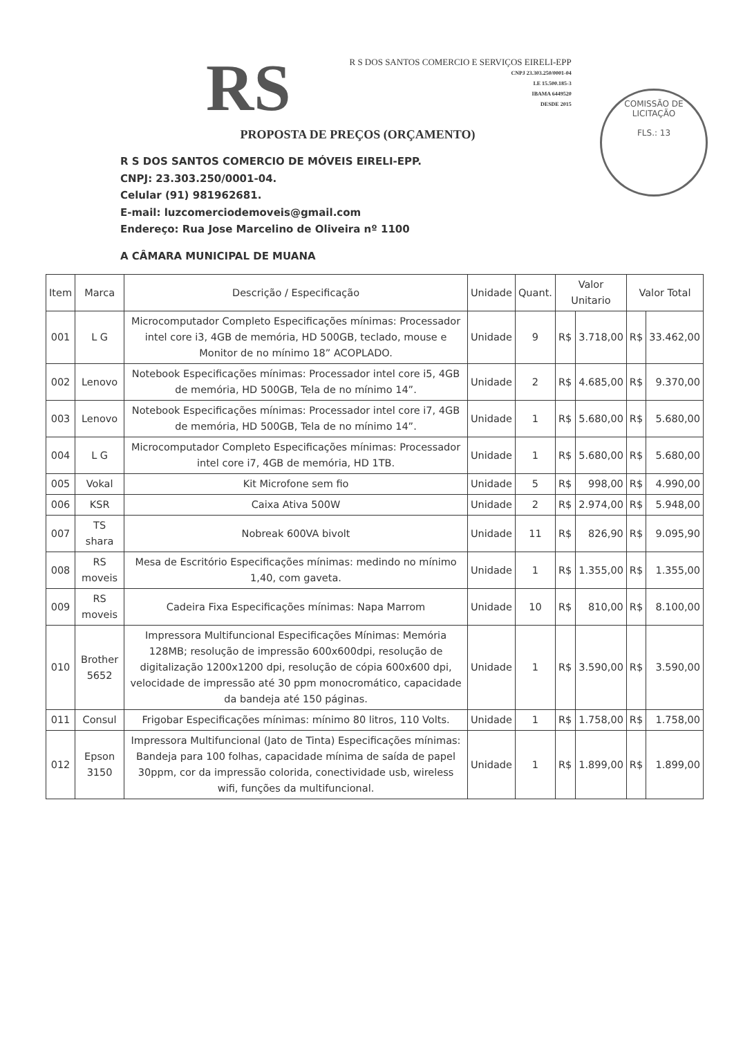RS
R S DOS SANTOS COMERCIO E SERVIÇOS EIRELI-EPP
CNPJ 23.303.250/0001-04
I.E 15.500.185-3
IBAMA 6449520
DESDE 2015
COMISSÃO DE LICITAÇÃO
FLS.: 13
PROPOSTA DE PREÇOS (ORÇAMENTO)
R S DOS SANTOS COMERCIO DE MÓVEIS EIRELI-EPP.
CNPJ: 23.303.250/0001-04.
Celular (91) 981962681.
E-mail: luzcomerciodemoveis@gmail.com
Endereço: Rua Jose Marcelino de Oliveira nº 1100
A CÂMARA MUNICIPAL DE MUANA
| Item | Marca | Descrição / Especificação | Unidade | Quant. | Valor Unitario | | Valor Total | |
| --- | --- | --- | --- | --- | --- | --- | --- | --- |
| 001 | L G | Microcomputador Completo Especificações mínimas: Processador intel core i3, 4GB de memória, HD 500GB, teclado, mouse e Monitor de no mínimo 18” ACOPLADO. | Unidade | 9 | R$ | 3.718,00 | R$ | 33.462,00 |
| 002 | Lenovo | Notebook Especificações mínimas: Processador intel core i5, 4GB de memória, HD 500GB, Tela de no mínimo 14”. | Unidade | 2 | R$ | 4.685,00 | R$ | 9.370,00 |
| 003 | Lenovo | Notebook Especificações mínimas: Processador intel core i7, 4GB de memória, HD 500GB, Tela de no mínimo 14”. | Unidade | 1 | R$ | 5.680,00 | R$ | 5.680,00 |
| 004 | L G | Microcomputador Completo Especificações mínimas: Processador intel core i7, 4GB de memória, HD 1TB. | Unidade | 1 | R$ | 5.680,00 | R$ | 5.680,00 |
| 005 | Vokal | Kit Microfone sem fio | Unidade | 5 | R$ | 998,00 | R$ | 4.990,00 |
| 006 | KSR | Caixa Ativa 500W | Unidade | 2 | R$ | 2.974,00 | R$ | 5.948,00 |
| 007 | TS shara | Nobreak 600VA bivolt | Unidade | 11 | R$ | 826,90 | R$ | 9.095,90 |
| 008 | RS moveis | Mesa de Escritório Especificações mínimas: medindo no mínimo 1,40, com gaveta. | Unidade | 1 | R$ | 1.355,00 | R$ | 1.355,00 |
| 009 | RS moveis | Cadeira Fixa Especificações mínimas: Napa Marrom | Unidade | 10 | R$ | 810,00 | R$ | 8.100,00 |
| 010 | Brother 5652 | Impressora Multifuncional Especificações Mínimas: Memória 128MB; resolução de impressão 600x600dpi, resolução de digitalização 1200x1200 dpi, resolução de cópia 600x600 dpi, velocidade de impressão até 30 ppm monocromático, capacidade da bandeja até 150 páginas. | Unidade | 1 | R$ | 3.590,00 | R$ | 3.590,00 |
| 011 | Consul | Frigobar Especificações mínimas: mínimo 80 litros, 110 Volts. | Unidade | 1 | R$ | 1.758,00 | R$ | 1.758,00 |
| 012 | Epson 3150 | Impressora Multifuncional (Jato de Tinta) Especificações mínimas: Bandeja para 100 folhas, capacidade mínima de saída de papel 30ppm, cor da impressão colorida, conectividade usb, wireless wifi, funções da multifuncional. | Unidade | 1 | R$ | 1.899,00 | R$ | 1.899,00 |